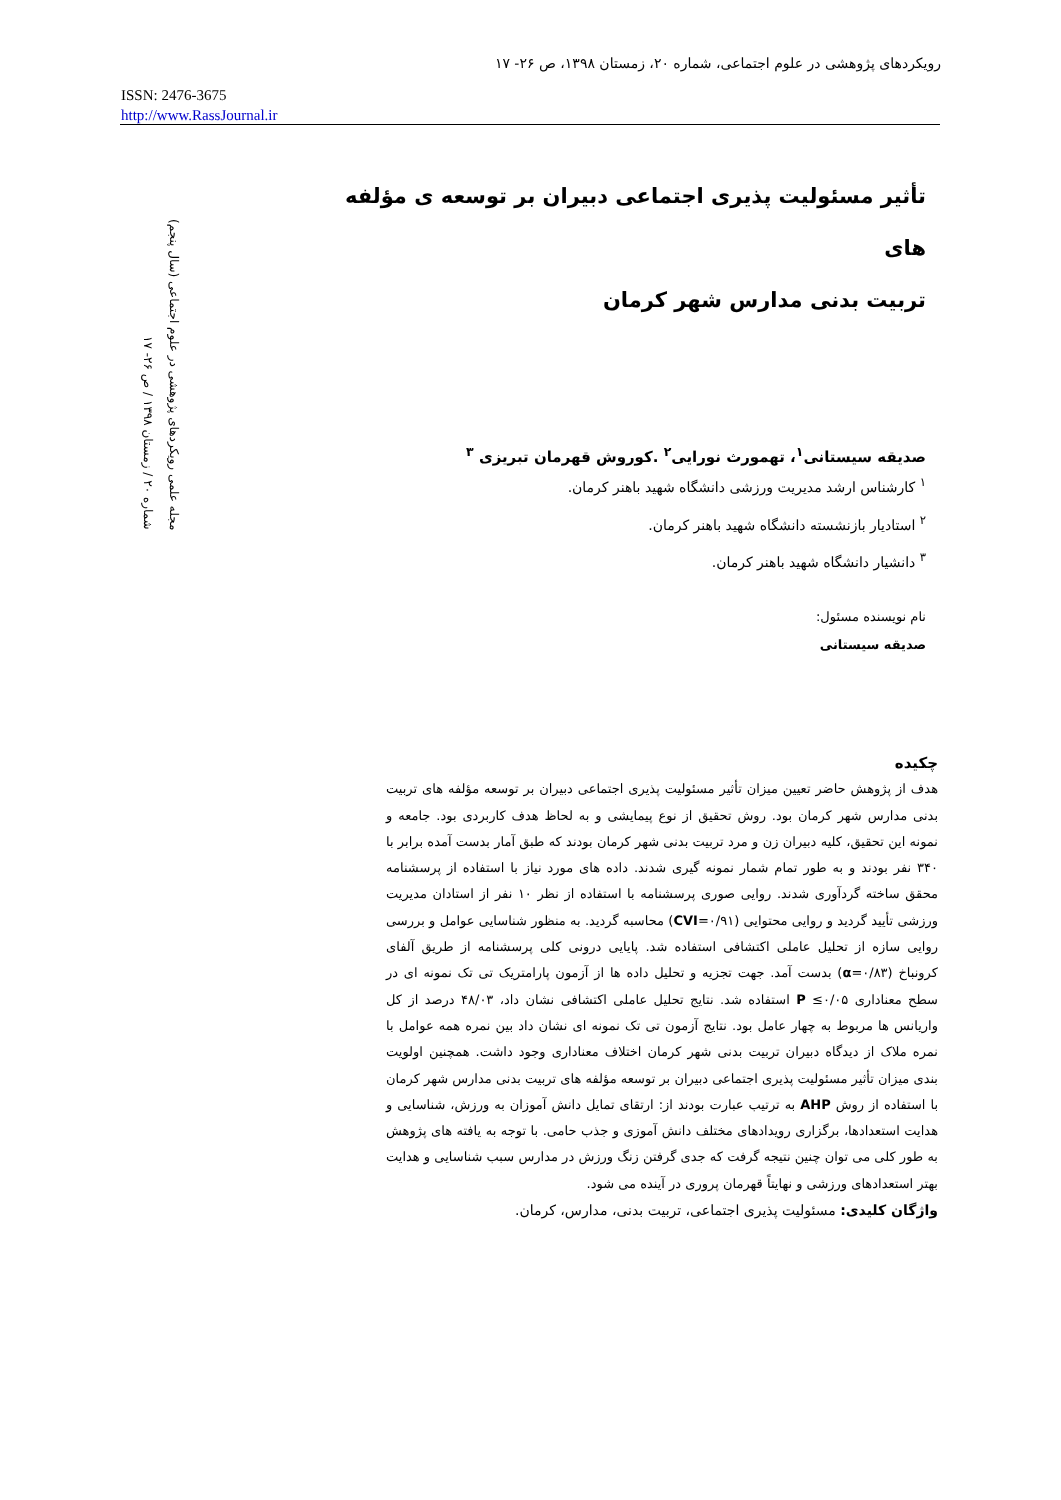رویکردهای پژوهشی در علوم اجتماعی، شماره ۲۰، زمستان ۱۳۹۸، ص ۲۶- ۱۷
ISSN: 2476-3675
http://www.RassJournal.ir
مجله علمی رویکردهای پژوهشی در علوم اجتماعی (سال پنجم)
شماره ۲۰ / زمستان ۱۳۹۸ / ص ۲۶- ۱۷
تأثیر مسئولیت پذیری اجتماعی دبیران بر توسعه ی مؤلفه های
تربیت بدنی مدارس شهر کرمان
صدیقه سیستانی<sup>۱</sup>، تهمورث نورایی<sup>۲</sup> .کوروش قهرمان تبریزی <sup>۳</sup>
<sup>۱</sup> کارشناس ارشد مدیریت ورزشی دانشگاه شهید باهنر کرمان.
<sup>۲</sup> استادیار بازنشسته دانشگاه شهید باهنر کرمان.
<sup>۳</sup> دانشیار دانشگاه شهید باهنر کرمان.
نام نویسنده مسئول:
صدیقه سیستانی
چکیده
هدف از پژوهش حاضر تعیین میزان تأثیر مسئولیت پذیری اجتماعی دبیران بر توسعه مؤلفه های تربیت بدنی مدارس شهر کرمان بود. روش تحقیق از نوع پیمایشی و به لحاظ هدف کاربردی بود. جامعه و نمونه این تحقیق، کلیه دبیران زن و مرد تربیت بدنی شهر کرمان بودند که طبق آمار بدست آمده برابر با ۳۴۰ نفر بودند و به طور تمام شمار نمونه گیری شدند. داده های مورد نیاز با استفاده از پرسشنامه محقق ساخته گردآوری شدند. روایی صوری پرسشنامه با استفاده از نظر ۱۰ نفر از استادان مدیریت ورزشی تأیید گردید و روایی محتوایی (CVI=۰/۹۱) محاسبه گردید. به منظور شناسایی عوامل و بررسی روایی سازه از تحلیل عاملی اکتشافی استفاده شد. پایایی درونی کلی پرسشنامه از طریق آلفای کرونباخ (α=۰/۸۳) بدست آمد. جهت تجزیه و تحلیل داده ها از آزمون پارامتریک تی تک نمونه ای در سطح معناداری ۰/۰۵≥ P استفاده شد. نتایج تحلیل عاملی اکتشافی نشان داد، ۴۸/۰۳ درصد از کل واریانس ها مربوط به چهار عامل بود. نتایج آزمون تی تک نمونه ای نشان داد بین نمره همه عوامل با نمره ملاک از دیدگاه دبیران تربیت بدنی شهر کرمان اختلاف معناداری وجود داشت. همچنین اولویت بندی میزان تأثیر مسئولیت پذیری اجتماعی دبیران بر توسعه مؤلفه های تربیت بدنی مدارس شهر کرمان با استفاده از روش AHP به ترتیب عبارت بودند از: ارتقای تمایل دانش آموزان به ورزش، شناسایی و هدایت استعدادها، برگزاری رویدادهای مختلف دانش آموزی و جذب حامی. با توجه به یافته های پژوهش به طور کلی می توان چنین نتیجه گرفت که جدی گرفتن زنگ ورزش در مدارس سبب شناسایی و هدایت بهتر استعدادهای ورزشی و نهایتاً قهرمان پروری در آینده می شود.
واژگان کلیدی: مسئولیت پذیری اجتماعی، تربیت بدنی، مدارس، کرمان.